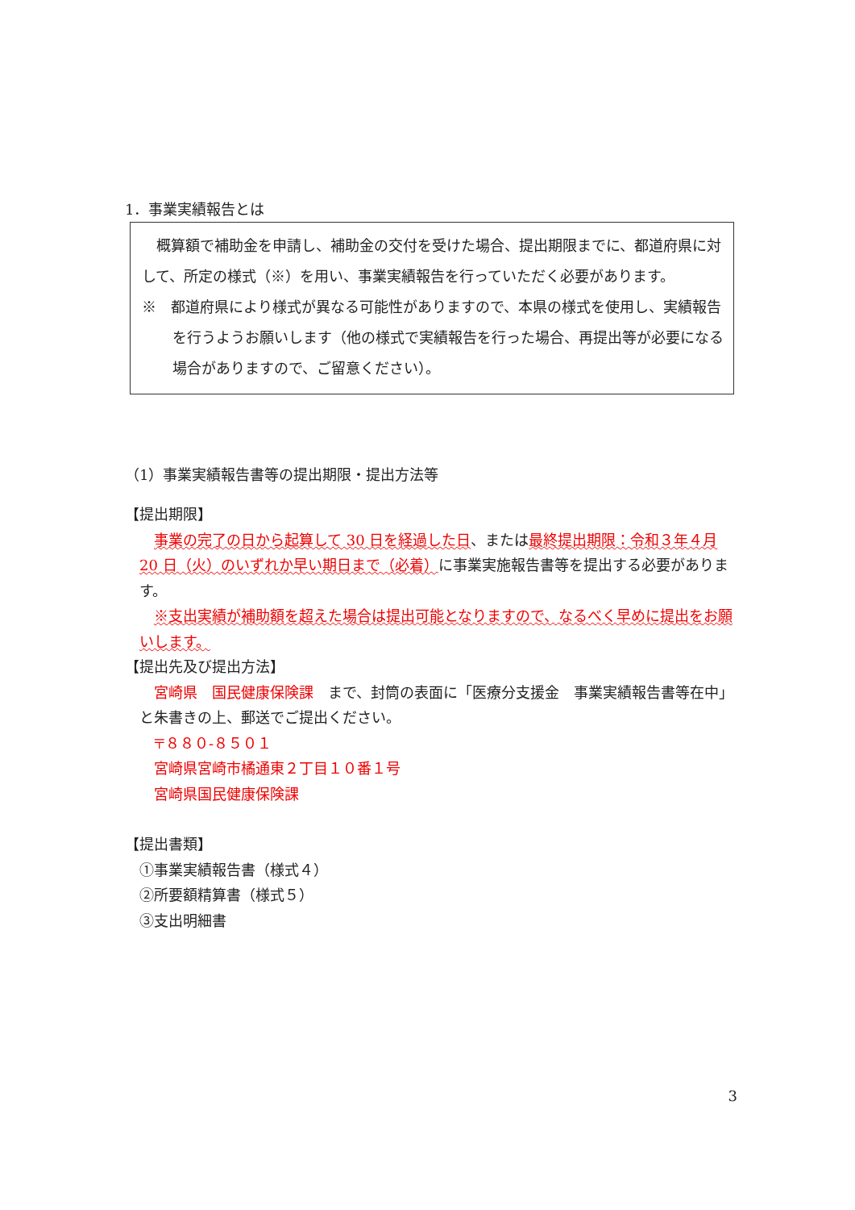1．事業実績報告とは
　概算額で補助金を申請し、補助金の交付を受けた場合、提出期限までに、都道府県に対して、所定の様式（※）を用い、事業実績報告を行っていただく必要があります。
※　都道府県により様式が異なる可能性がありますので、本県の様式を使用し、実績報告を行うようお願いします（他の様式で実績報告を行った場合、再提出等が必要になる場合がありますので、ご留意ください）。
（1）事業実績報告書等の提出期限・提出方法等
【提出期限】
　事業の完了の日から起算して 30 日を経過した日、または最終提出期限：令和３年４月 20 日（火）のいずれか早い期日まで（必着）に事業実施報告書等を提出する必要があります。
　※支出実績が補助額を超えた場合は提出可能となりますので、なるべく早めに提出をお願いします。
【提出先及び提出方法】
　宮崎県　国民健康保険課　まで、封筒の表面に「医療分支援金　事業実績報告書等在中」と朱書きの上、郵送でご提出ください。
〒８８０-８５０１
宮崎県宮崎市橘通東２丁目１０番１号
宮崎県国民健康保険課
【提出書類】
①事業実績報告書（様式４）
②所要額精算書（様式５）
③支出明細書
3